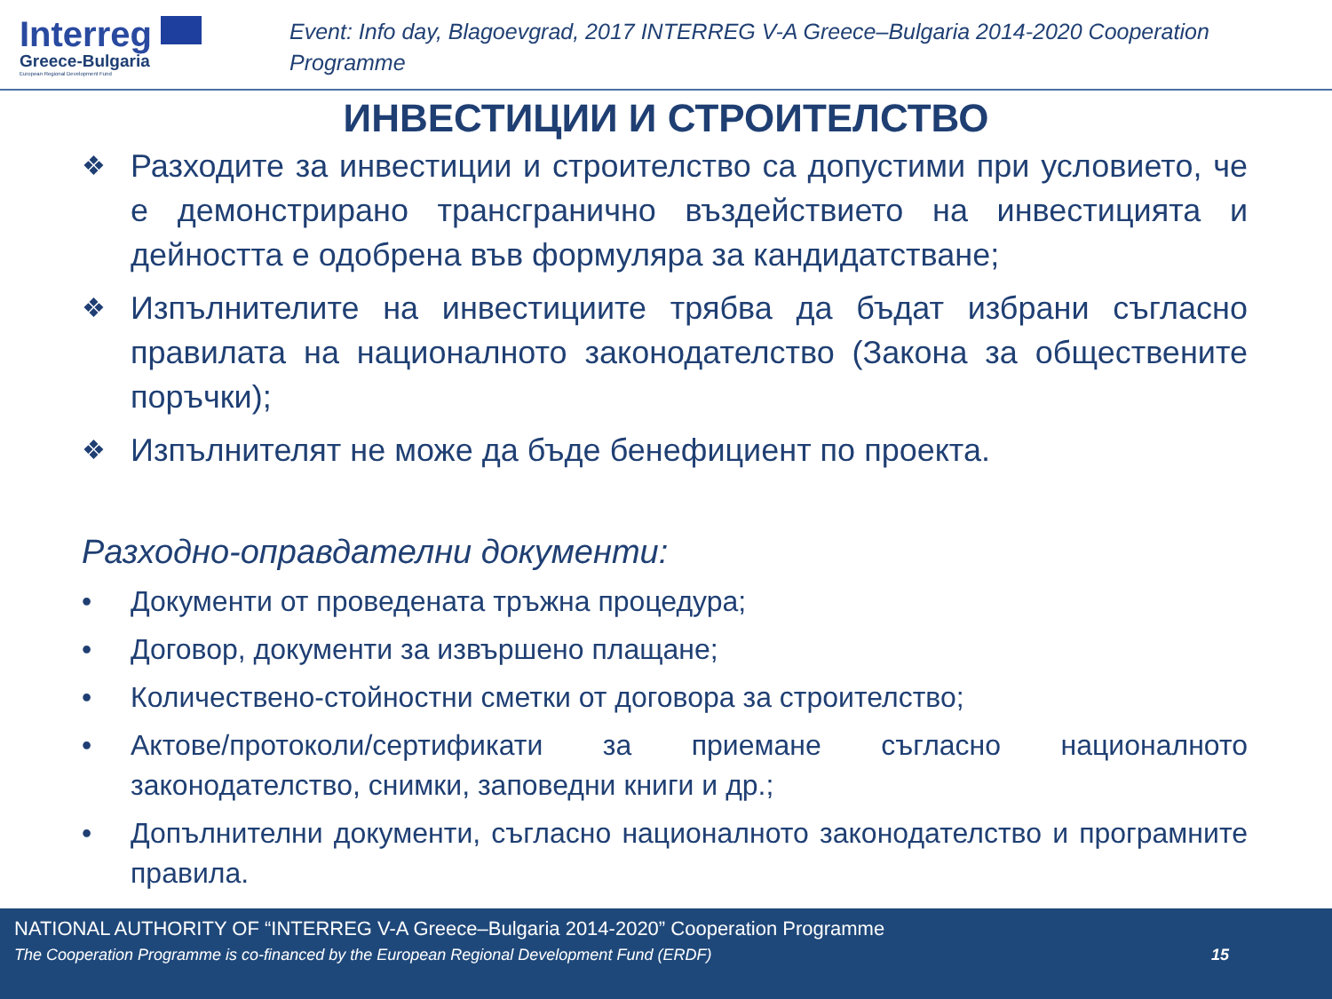Interreg
Greece-Bulgaria
European Regional Development Fund
Event: Info day, Blagoevgrad, 2017 INTERREG V-A Greece–Bulgaria 2014-2020 Cooperation Programme
ИНВЕСТИЦИИ И СТРОИТЕЛСТВО
❖ Разходите за инвестиции и строителство са допустими при условието, че е демонстрирано трансгранично въздействието на инвестицията и дейността е одобрена във формуляра за кандидатстване;
❖ Изпълнителите на инвестициите трябва да бъдат избрани съгласно правилата на националното законодателство (Закона за обществените поръчки);
❖ Изпълнителят не може да бъде бенефициент по проекта.
Разходно-оправдателни документи:
• Документи от проведената тръжна процедура;
• Договор, документи за извършено плащане;
• Количествено-стойностни сметки от договора за строителство;
• Актове/протоколи/сертификати за приемане съгласно националното законодателство, снимки, заповедни книги и др.;
• Допълнителни документи, съгласно националното законодателство и програмните правила.
NATIONAL AUTHORITY OF “INTERREG V-A Greece–Bulgaria 2014-2020” Cooperation Programme
The Cooperation Programme is co-financed by the European Regional Development Fund (ERDF) 15